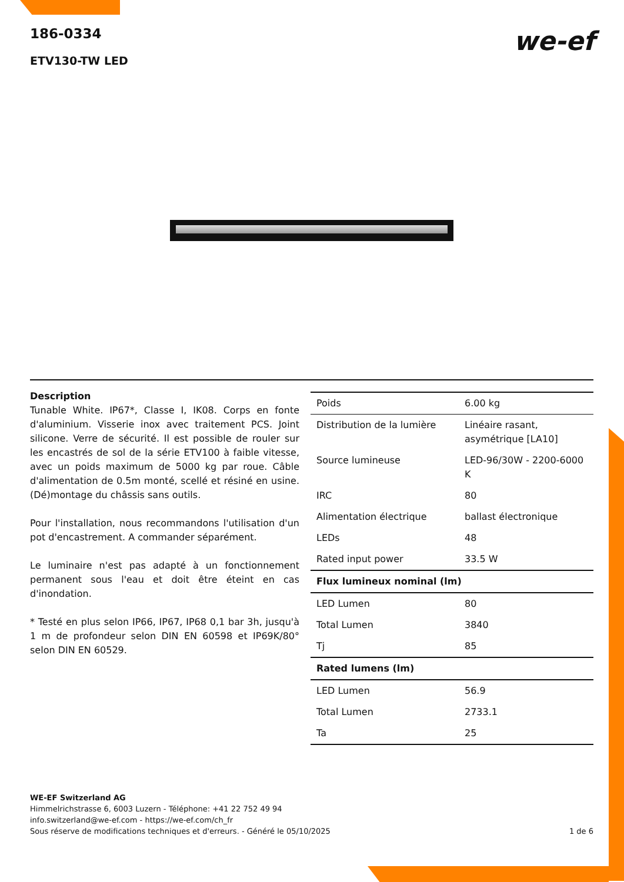186-0334
ETV130-TW LED
we-ef
Description
Tunable White. IP67*, Classe I, IK08. Corps en fonte d'aluminium. Visserie inox avec traitement PCS. Joint silicone. Verre de sécurité. Il est possible de rouler sur les encastrés de sol de la série ETV100 à faible vitesse, avec un poids maximum de 5000 kg par roue. Câble d'alimentation de 0.5m monté, scellé et résiné en usine. (Dé)montage du châssis sans outils.
Pour l'installation, nous recommandons l'utilisation d'un pot d'encastrement. A commander séparément.
Le luminaire n'est pas adapté à un fonctionnement permanent sous l'eau et doit être éteint en cas d'inondation.
* Testé en plus selon IP66, IP67, IP68 0,1 bar 3h, jusqu'à 1 m de profondeur selon DIN EN 60598 et IP69K/80° selon DIN EN 60529.
| Poids | 6.00 kg |
| Distribution de la lumière | Linéaire rasant, asymétrique [LA10] |
| Source lumineuse | LED-96/30W - 2200-6000 K |
| IRC | 80 |
| Alimentation électrique | ballast électronique |
| LEDs | 48 |
| Rated input power | 33.5 W |
| Flux lumineux nominal (lm) | |
| LED Lumen | 80 |
| Total Lumen | 3840 |
| Tj | 85 |
| Rated lumens (lm) | |
| LED Lumen | 56.9 |
| Total Lumen | 2733.1 |
| Ta | 25 |
WE-EF Switzerland AG
Himmelrichstrasse 6, 6003 Luzern - Téléphone: +41 22 752 49 94
info.switzerland@we-ef.com - https://we-ef.com/ch_fr
Sous réserve de modifications techniques et d'erreurs. - Généré le 05/10/2025
1 de 6